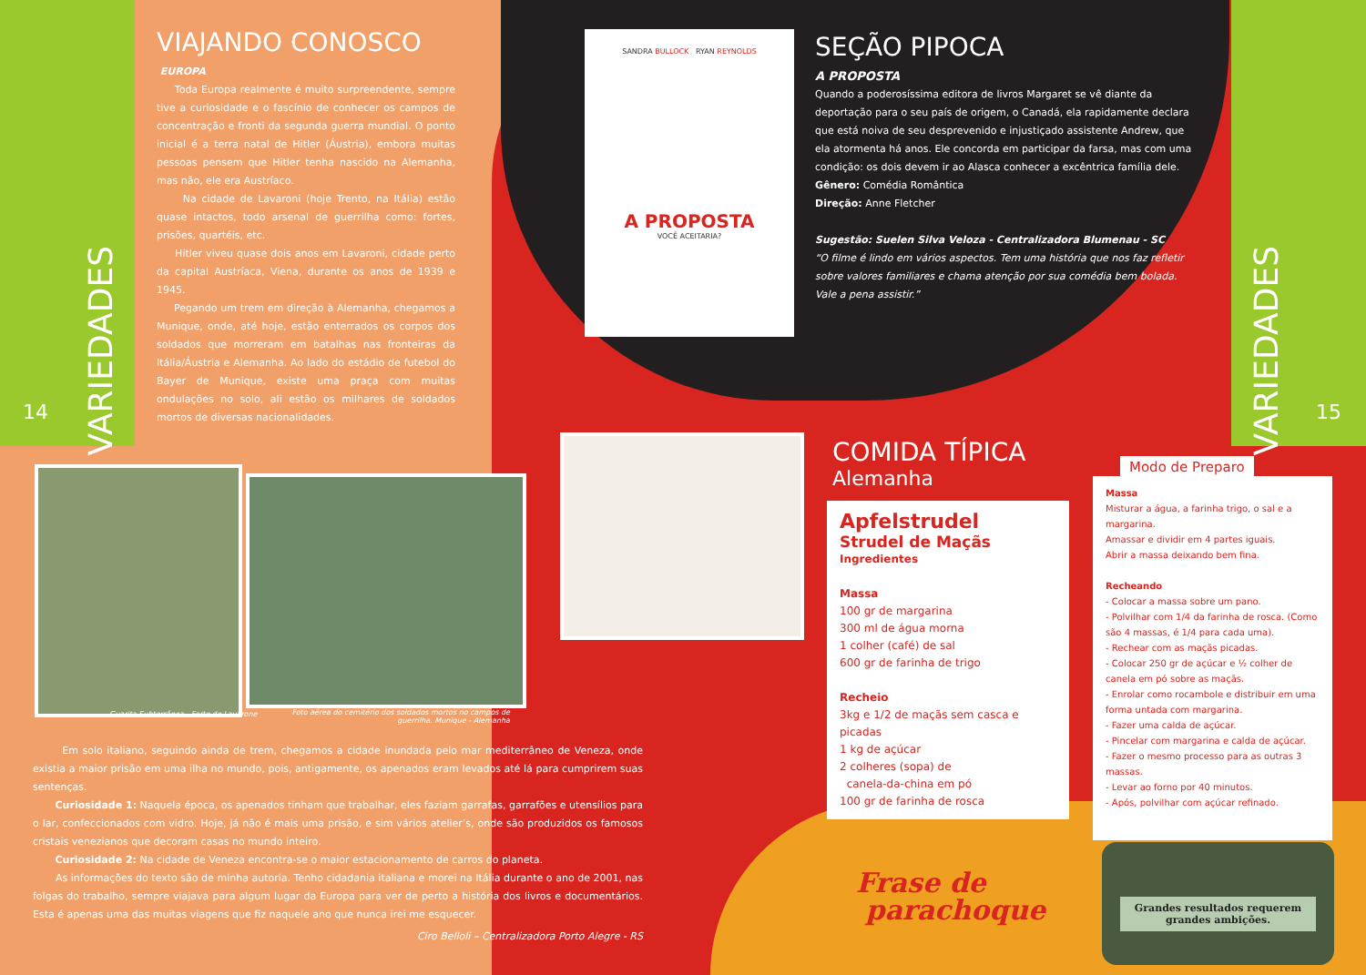14
VARIEDADES
15
VARIEDADES
VIAJANDO CONOSCO
EUROPA
Toda Europa realmente é muito surpreendente, sempre tive a curiosidade e o fascínio de conhecer os campos de concentração e fronti da segunda guerra mundial. O ponto inicial é a terra natal de Hitler (Áustria), embora muitas pessoas pensem que Hitler tenha nascido na Alemanha, mas não, ele era Austríaco.
Na cidade de Lavaroni (hoje Trento, na Itália) estão quase intactos, todo arsenal de guerrilha como: fortes, prisões, quartéis, etc.
Hitler viveu quase dois anos em Lavaroni, cidade perto da capital Austríaca, Viena, durante os anos de 1939 e 1945.
Pegando um trem em direção à Alemanha, chegamos a Munique, onde, até hoje, estão enterrados os corpos dos soldados que morreram em batalhas nas fronteiras da Itália/Áustria e Alemanha. Ao lado do estádio de futebol do Bayer de Munique, existe uma praça com muitas ondulações no solo, ali estão os milhares de soldados mortos de diversas nacionalidades.
Guarita Subterrânea - Forte de Lavarone
Foto aérea do cemitério dos soldados mortos no campos de guerrilha. Munique - Alemanha
Em solo italiano, seguindo ainda de trem, chegamos a cidade inundada pelo mar mediterrâneo de Veneza, onde existia a maior prisão em uma ilha no mundo, pois, antigamente, os apenados eram levados até lá para cumprirem suas sentenças.
Curiosidade 1: Naquela época, os apenados tinham que trabalhar, eles faziam garrafas, garrafões e utensílios para o lar, confeccionados com vidro. Hoje, já não é mais uma prisão, e sim vários atelier’s, onde são produzidos os famosos cristais venezianos que decoram casas no mundo inteiro.
Curiosidade 2: Na cidade de Veneza encontra-se o maior estacionamento de carros do planeta.
As informações do texto são de minha autoria. Tenho cidadania italiana e morei na Itália durante o ano de 2001, nas folgas do trabalho, sempre viajava para algum lugar da Europa para ver de perto a história dos livros e documentários. Esta é apenas uma das muitas viagens que fiz naquele ano que nunca irei me esquecer.
Ciro Belloli – Centralizadora Porto Alegre - RS
SANDRA BULLOCK RYAN REYNOLDS
A PROPOSTA
VOCÊ ACEITARIA?
SEÇÃO PIPOCA
A PROPOSTA
Quando a poderosíssima editora de livros Margaret se vê diante da deportação para o seu país de origem, o Canadá, ela rapidamente declara que está noiva de seu desprevenido e injustiçado assistente Andrew, que ela atormenta há anos. Ele concorda em participar da farsa, mas com uma condição: os dois devem ir ao Alasca conhecer a excêntrica família dele.
Gênero: Comédia Romântica
Direção: Anne Fletcher
Sugestão: Suelen Silva Veloza - Centralizadora Blumenau - SC
“O filme é lindo em vários aspectos. Tem uma história que nos faz refletir sobre valores familiares e chama atenção por sua comédia bem bolada. Vale a pena assistir.”
COMIDA TÍPICA
Alemanha
Apfelstrudel
Strudel de Maçãs
Ingredientes
Massa
100 gr de margarina
300 ml de água morna
1 colher (café) de sal
600 gr de farinha de trigo
Recheio
3kg e 1/2 de maçãs sem casca e picadas
1 kg de açúcar
2 colheres (sopa) de
canela-da-china em pó
100 gr de farinha de rosca
Modo de Preparo
Massa
Misturar a água, a farinha trigo, o sal e a margarina.
Amassar e dividir em 4 partes iguais.
Abrir a massa deixando bem fina.
Recheando
- Colocar a massa sobre um pano.
- Polvilhar com 1/4 da farinha de rosca. (Como são 4 massas, é 1/4 para cada uma).
- Rechear com as maçãs picadas.
- Colocar 250 gr de açúcar e ½ colher de canela em pó sobre as maçãs.
- Enrolar como rocambole e distribuir em uma forma untada com margarina.
- Fazer uma calda de açúcar.
- Pincelar com margarina e calda de açúcar.
- Fazer o mesmo processo para as outras 3 massas.
- Levar ao forno por 40 minutos.
- Após, polvilhar com açúcar refinado.
Frase de
parachoque
Grandes resultados requerem grandes ambições.